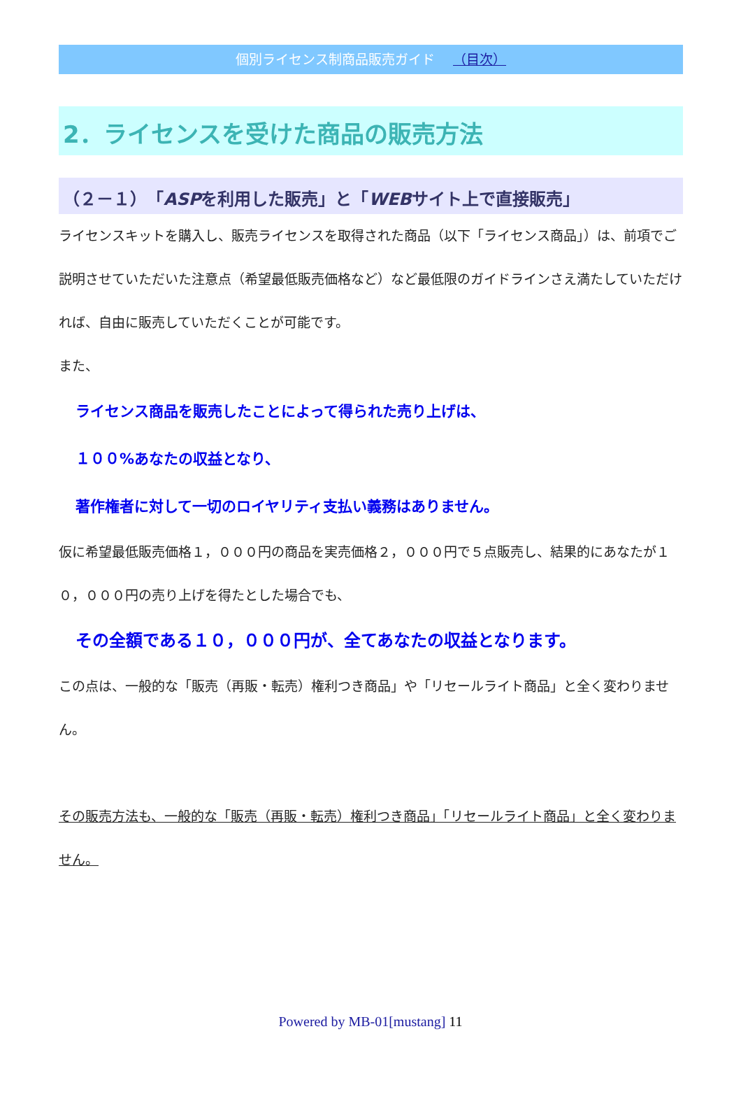個別ライセンス制商品販売ガイド （目次）
2．ライセンスを受けた商品の販売方法
（２－１）「ASPを利用した販売」と「WEBサイト上で直接販売」
ライセンスキットを購入し、販売ライセンスを取得された商品（以下「ライセンス商品」）は、前項でご説明させていただいた注意点（希望最低販売価格など）など最低限のガイドラインさえ満たしていただければ、自由に販売していただくことが可能です。
また、
ライセンス商品を販売したことによって得られた売り上げは、
１００%あなたの収益となり、
著作権者に対して一切のロイヤリティ支払い義務はありません。
仮に希望最低販売価格１，０００円の商品を実売価格２，０００円で５点販売し、結果的にあなたが１０，０００円の売り上げを得たとした場合でも、
その全額である１０，０００円が、全てあなたの収益となります。
この点は、一般的な「販売（再販・転売）権利つき商品」や「リセールライト商品」と全く変わりません。
その販売方法も、一般的な「販売（再販・転売）権利つき商品」「リセールライト商品」と全く変わりません。
Powered by MB-01[mustang] 11